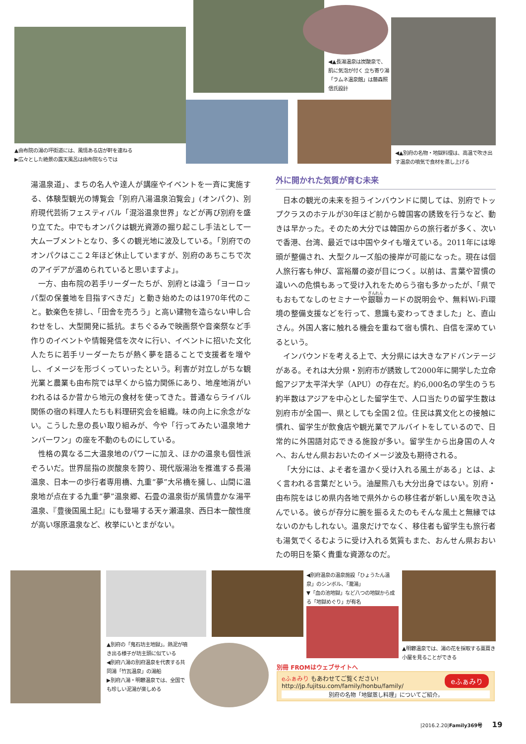◀▲長湯温泉は炭酸泉で、肌に気泡が付く 立ち寄り湯「ラムネ温泉館」は藤森照信氏設計
▲由布院の湯の坪街道には、風情ある店が軒を連ねる
▶広々とした絶景の露天風呂は由布院ならでは
◀▲別府の名物・地獄料理は、高温で吹き出す温泉の噴気で食材を蒸し上げる
湯温泉道」、まちの名人や達人が講座やイベントを一斉に実施する、体験型観光の博覧会「別府八湯温泉泊覧会」(オンパク)、別府現代芸術フェスティバル「混浴温泉世界」などが再び別府を盛り立てた。中でもオンパクは観光資源の掘り起こし手法として一大ムーブメントとなり、多くの観光地に波及している。「別府でのオンパクはここ２年ほど休止していますが、別府のあちこちで次のアイデアが温められていると思いますよ」。
一方、由布院の若手リーダーたちが、別府とは違う「ヨーロッパ型の保養地を目指すべきだ」と動き始めたのは1970年代のこと。歓楽色を排し、「田舎を売ろう」と高い建物を造らない申し合わせをし、大型開発に抵抗。まちぐるみで映画祭や音楽祭など手作りのイベントや情報発信を次々に行い、イベントに招いた文化人たちに若手リーダーたちが熱く夢を語ることで支援者を増やし、イメージを形づくっていったという。利害が対立しがちな観光業と農業も由布院では早くから協力関係にあり、地産地消がいわれるはるか昔から地元の食材を使ってきた。普通ならライバル関係の宿の料理人たちも料理研究会を組織。味の向上に余念がない。こうした息の長い取り組みが、今や「行ってみたい温泉地ナンバーワン」の座を不動のものにしている。
性格の異なる二大温泉地のパワーに加え、ほかの温泉も個性派ぞろいだ。世界屈指の炭酸泉を誇り、現代版湯治を推進する長湯温泉、日本一の歩行者専用橋、九重“夢”大吊橋を擁し、山間に温泉地が点在する九重“夢”温泉郷、石畳の温泉街が風情豊かな湯平温泉、『豊後国風土記』にも登場する天ヶ瀬温泉、西日本一酸性度が高い塚原温泉など、枚挙にいとまがない。
外に開かれた気質が育む未来
日本の観光の未来を担うインバウンドに関しては、別府でトップクラスのホテルが30年ほど前から韓国客の誘致を行うなど、動きは早かった。そのため大分では韓国からの旅行者が多く、次いで香港、台湾、最近では中国やタイも増えている。2011年には埠頭が整備され、大型クルーズ船の接岸が可能になった。現在は個人旅行客も伸び、富裕層の姿が目につく。以前は、言葉や習慣の違いへの危惧もあって受け入れをためらう宿も多かったが、「県でもおもてなしのセミナーや銀聯カードの説明会や、無料Wi-Fi環境の整備支援などを行って、意識も変わってきました」と、直山さん。外国人客に触れる機会を重ねて宿も慣れ、自信を深めているという。
インバウンドを考える上で、大分県には大きなアドバンテージがある。それは大分県・別府市が誘致して2000年に開学した立命館アジア太平洋大学（APU）の存在だ。約6,000名の学生のうち約半数はアジアを中心とした留学生で、人口当たりの留学生数は別府市が全国一、県としても全国２位。住民は異文化との接触に慣れ、留学生が飲食店や観光業でアルバイトをしているので、日常的に外国語対応できる施設が多い。留学生から出身国の人々へ、おんせん県おおいたのイメージ波及も期待される。
「大分には、よそ者を温かく受け入れる風土がある」とは、よく言われる言葉だという。油屋熊八も大分出身ではない。別府・由布院をはじめ県内各地で県外からの移住者が新しい風を吹き込んでいる。彼らが存分に腕を振るえたのもそんな風土と無縁ではないのかもしれない。温泉だけでなく、移住者も留学生も旅行者も湯気でくるむように受け入れる気質もまた、おんせん県おおいたの明日を築く貴重な資源なのだ。
▲別府の「鬼石坊主地獄」。熱泥が噴き出る様子が坊主頭に似ている
◀別府八湯の別府温泉を代表する共同湯「竹瓦温泉」の湯船
▶別府八湯・明礬温泉では、全国でも珍しい泥湯が楽しめる
◀別府温泉の温泉施設「ひょうたん温泉」のシンボル、「瀧湯」
▼「血の池地獄」など八つの地獄から成る「地獄めぐり」が有名
▲明礬温泉では、湯の花を採取する藁葺き小屋を見ることができる
別冊 FROMはウェブサイトへ
eふぁみり もあわせてご覧ください!
http://jp.fujitsu.com/family/honbu/family/
eふぁみり
別府の名物「地獄蒸し料理」についてご紹介。
|2016.2.20|Family369号 19